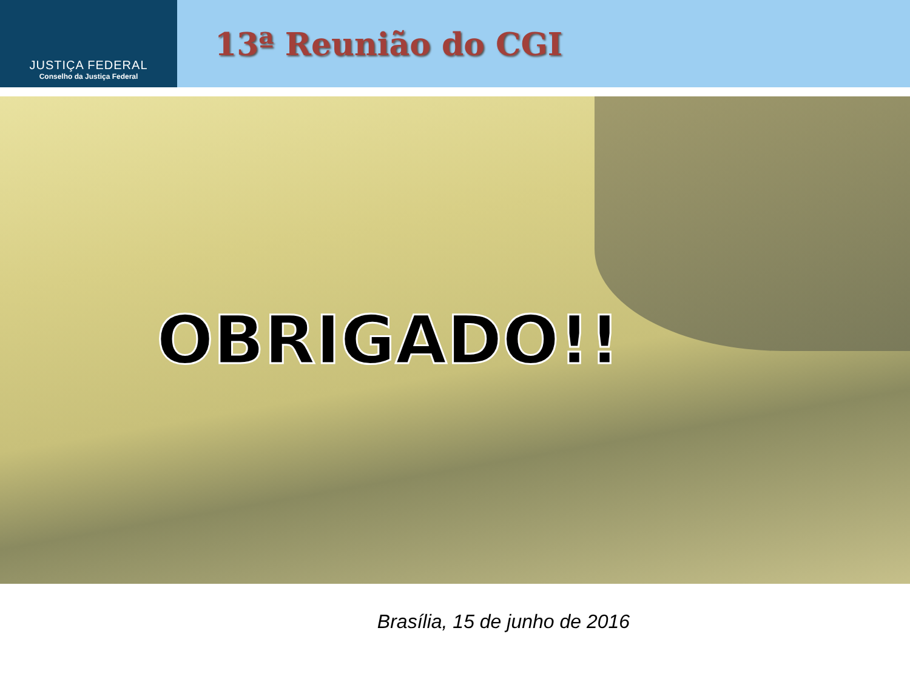JUSTIÇA FEDERAL
Conselho da Justiça Federal
13ª Reunião do CGI
OBRIGADO!!
Brasília, 15 de junho de 2016